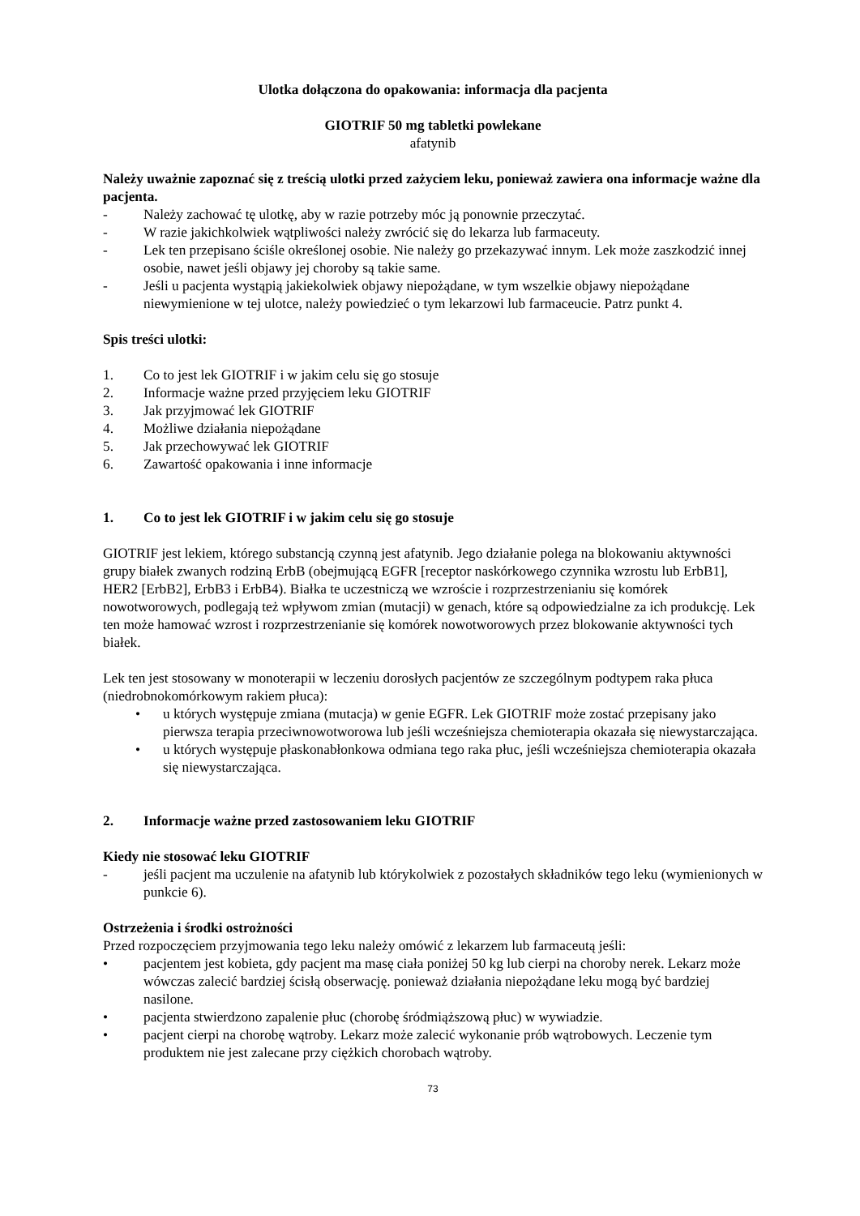Ulotka dołączona do opakowania: informacja dla pacjenta
GIOTRIF 50 mg tabletki powlekane
afatynib
Należy uważnie zapoznać się z treścią ulotki przed zażyciem leku, ponieważ zawiera ona informacje ważne dla pacjenta.
- Należy zachować tę ulotkę, aby w razie potrzeby móc ją ponownie przeczytać.
- W razie jakichkolwiek wątpliwości należy zwrócić się do lekarza lub farmaceuty.
- Lek ten przepisano ściśle określonej osobie. Nie należy go przekazywać innym. Lek może zaszkodzić innej osobie, nawet jeśli objawy jej choroby są takie same.
- Jeśli u pacjenta wystąpią jakiekolwiek objawy niepożądane, w tym wszelkie objawy niepożądane niewymienione w tej ulotce, należy powiedzieć o tym lekarzowi lub farmaceucie. Patrz punkt 4.
Spis treści ulotki:
1. Co to jest lek GIOTRIF i w jakim celu się go stosuje
2. Informacje ważne przed przyjęciem leku GIOTRIF
3. Jak przyjmować lek GIOTRIF
4. Możliwe działania niepożądane
5. Jak przechowywać lek GIOTRIF
6. Zawartość opakowania i inne informacje
1. Co to jest lek GIOTRIF i w jakim celu się go stosuje
GIOTRIF jest lekiem, którego substancją czynną jest afatynib. Jego działanie polega na blokowaniu aktywności grupy białek zwanych rodziną ErbB (obejmującą EGFR [receptor naskórkowego czynnika wzrostu lub ErbB1], HER2 [ErbB2], ErbB3 i ErbB4). Białka te uczestniczą we wzroście i rozprzestrzenianiu się komórek nowotworowych, podlegają też wpływom zmian (mutacji) w genach, które są odpowiedzialne za ich produkcję. Lek ten może hamować wzrost i rozprzestrzenianie się komórek nowotworowych przez blokowanie aktywności tych białek.
Lek ten jest stosowany w monoterapii w leczeniu dorosłych pacjentów ze szczególnym podtypem raka płuca (niedrobnokomórkowym rakiem płuca):
• u których występuje zmiana (mutacja) w genie EGFR. Lek GIOTRIF może zostać przepisany jako pierwsza terapia przeciwnowotworowa lub jeśli wcześniejsza chemioterapia okazała się niewystarczająca.
• u których występuje płaskonabłonkowa odmiana tego raka płuc, jeśli wcześniejsza chemioterapia okazała się niewystarczająca.
2. Informacje ważne przed zastosowaniem leku GIOTRIF
Kiedy nie stosować leku GIOTRIF
- jeśli pacjent ma uczulenie na afatynib lub którykolwiek z pozostałych składników tego leku (wymienionych w punkcie 6).
Ostrzeżenia i środki ostrożności
Przed rozpoczęciem przyjmowania tego leku należy omówić z lekarzem lub farmaceutą jeśli:
• pacjentem jest kobieta, gdy pacjent ma masę ciała poniżej 50 kg lub cierpi na choroby nerek. Lekarz może wówczas zalecić bardziej ścisłą obserwację. ponieważ działania niepożądane leku mogą być bardziej nasilone.
• pacjenta stwierdzono zapalenie płuc (chorobę śródmiąższową płuc) w wywiadzie.
• pacjent cierpi na chorobę wątroby. Lekarz może zalecić wykonanie prób wątrobowych. Leczenie tym produktem nie jest zalecane przy ciężkich chorobach wątroby.
73